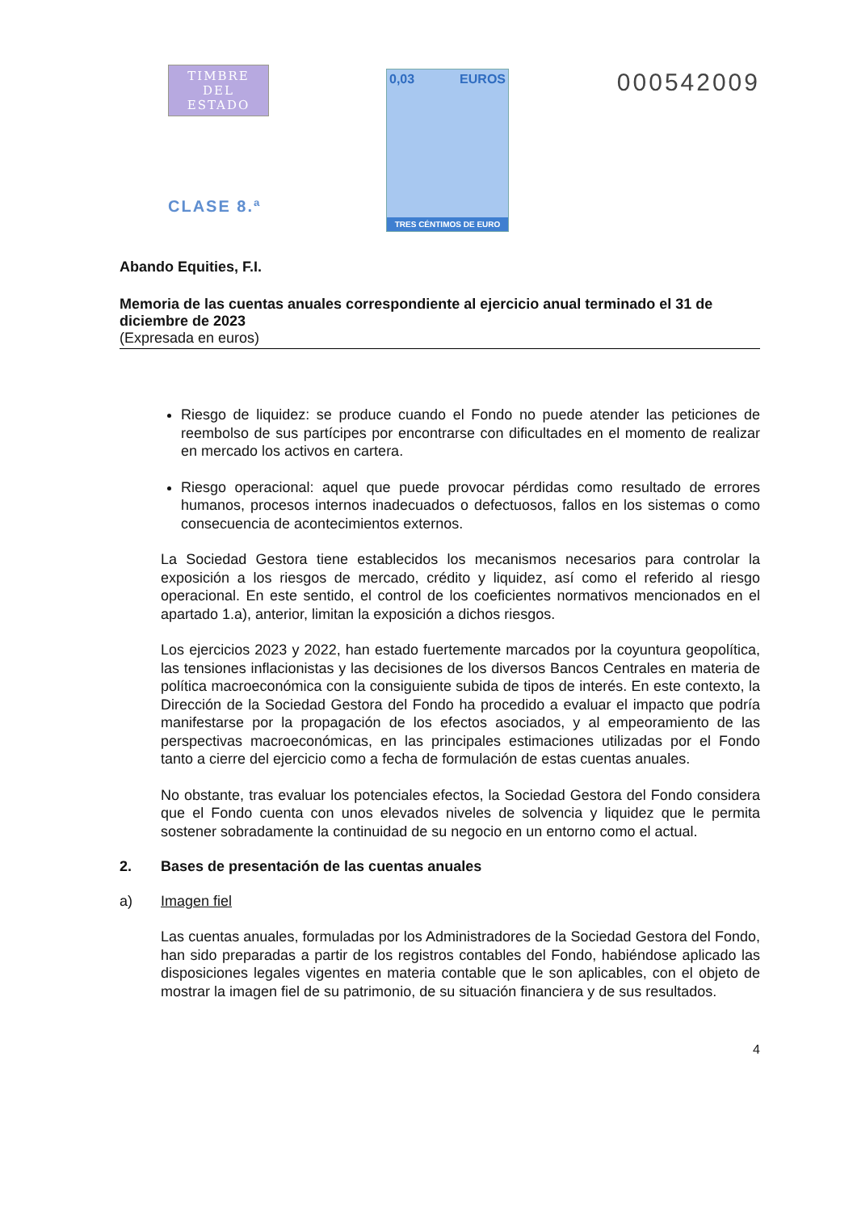TIMBRE
DEL ESTADO
CLASE 8.ª
0,03 EUROS
TRES CÉNTIMOS DE EURO
000542009
Abando Equities, F.I.
Memoria de las cuentas anuales correspondiente al ejercicio anual terminado el 31 de diciembre de 2023
(Expresada en euros)
Riesgo de liquidez: se produce cuando el Fondo no puede atender las peticiones de reembolso de sus partícipes por encontrarse con dificultades en el momento de realizar en mercado los activos en cartera.
Riesgo operacional: aquel que puede provocar pérdidas como resultado de errores humanos, procesos internos inadecuados o defectuosos, fallos en los sistemas o como consecuencia de acontecimientos externos.
La Sociedad Gestora tiene establecidos los mecanismos necesarios para controlar la exposición a los riesgos de mercado, crédito y liquidez, así como el referido al riesgo operacional. En este sentido, el control de los coeficientes normativos mencionados en el apartado 1.a), anterior, limitan la exposición a dichos riesgos.
Los ejercicios 2023 y 2022, han estado fuertemente marcados por la coyuntura geopolítica, las tensiones inflacionistas y las decisiones de los diversos Bancos Centrales en materia de política macroeconómica con la consiguiente subida de tipos de interés. En este contexto, la Dirección de la Sociedad Gestora del Fondo ha procedido a evaluar el impacto que podría manifestarse por la propagación de los efectos asociados, y al empeoramiento de las perspectivas macroeconómicas, en las principales estimaciones utilizadas por el Fondo tanto a cierre del ejercicio como a fecha de formulación de estas cuentas anuales.
No obstante, tras evaluar los potenciales efectos, la Sociedad Gestora del Fondo considera que el Fondo cuenta con unos elevados niveles de solvencia y liquidez que le permita sostener sobradamente la continuidad de su negocio en un entorno como el actual.
2. Bases de presentación de las cuentas anuales
a) Imagen fiel
Las cuentas anuales, formuladas por los Administradores de la Sociedad Gestora del Fondo, han sido preparadas a partir de los registros contables del Fondo, habiéndose aplicado las disposiciones legales vigentes en materia contable que le son aplicables, con el objeto de mostrar la imagen fiel de su patrimonio, de su situación financiera y de sus resultados.
4